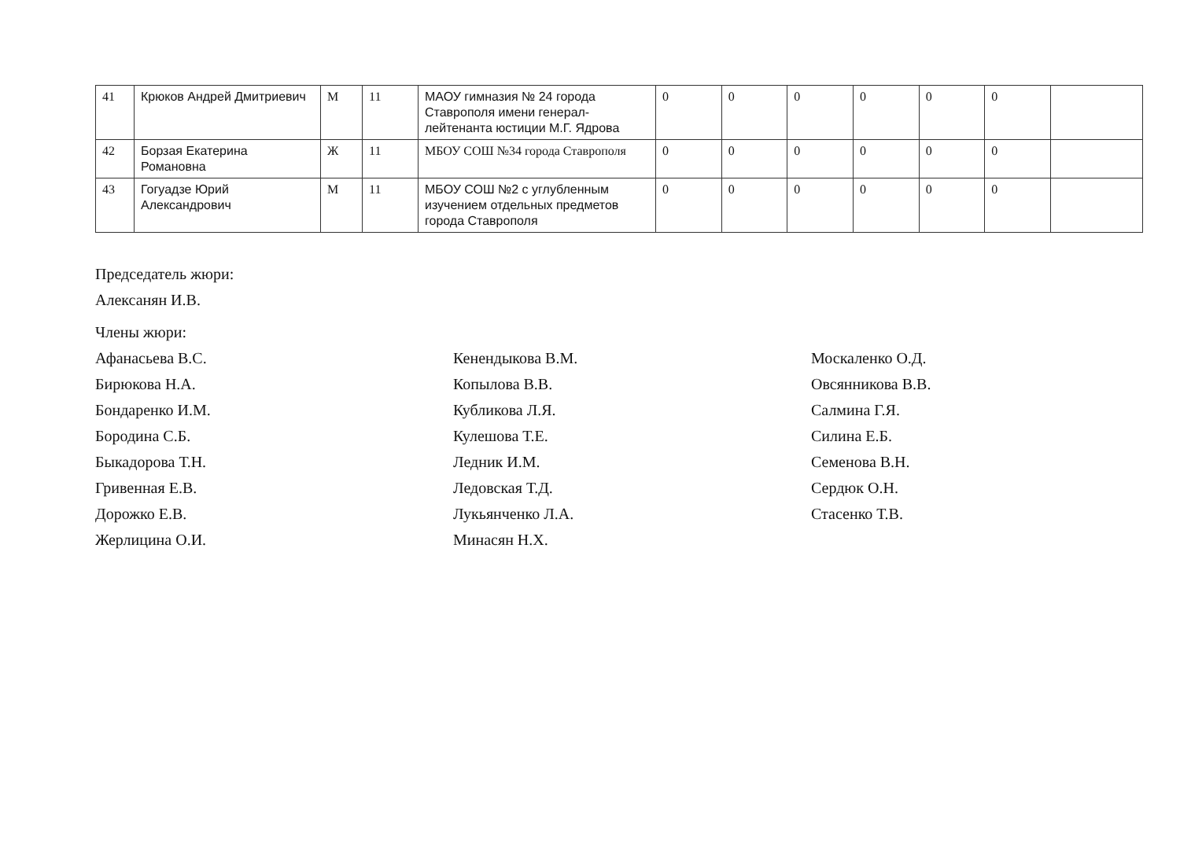| 41 | Крюков Андрей Дмитриевич | М | 11 | МАОУ гимназия № 24 города Ставрополя имени генерал-лейтенанта юстиции М.Г. Ядрова | 0 | 0 | 0 | 0 | 0 | 0 | |
| 42 | Борзая Екатерина Романовна | Ж | 11 | МБОУ СОШ №34 города Ставрополя | 0 | 0 | 0 | 0 | 0 | 0 | |
| 43 | Гогуадзе Юрий Александрович | М | 11 | МБОУ СОШ №2 с углубленным изучением отдельных предметов города Ставрополя | 0 | 0 | 0 | 0 | 0 | 0 | |
Председатель жюри:
Алексанян И.В.
Члены жюри:
Афанасьева В.С.
Бирюкова Н.А.
Бондаренко И.М.
Бородина С.Б.
Быкадорова Т.Н.
Гривенная Е.В.
Дорожко Е.В.
Жерлицина О.И.
Кенендыкова В.М.
Копылова В.В.
Кубликова Л.Я.
Кулешова Т.Е.
Ледник И.М.
Ледовская Т.Д.
Лукьянченко Л.А.
Минасян Н.Х.
Москаленко О.Д.
Овсянникова В.В.
Салмина Г.Я.
Силина Е.Б.
Семенова В.Н.
Сердюк О.Н.
Стасенко Т.В.